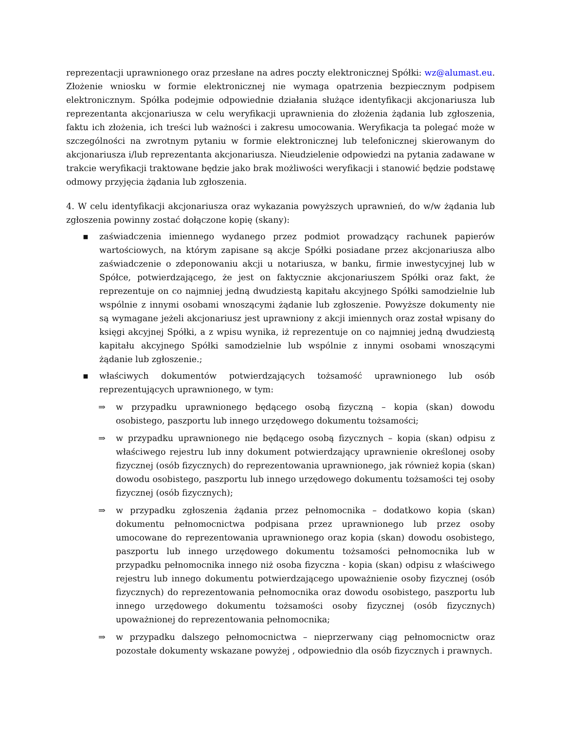reprezentacji uprawnionego oraz przesłane na adres poczty elektronicznej Spółki: wz@alumast.eu. Złożenie wniosku w formie elektronicznej nie wymaga opatrzenia bezpiecznym podpisem elektronicznym. Spółka podejmie odpowiednie działania służące identyfikacji akcjonariusza lub reprezentanta akcjonariusza w celu weryfikacji uprawnienia do złożenia żądania lub zgłoszenia, faktu ich złożenia, ich treści lub ważności i zakresu umocowania. Weryfikacja ta polegać może w szczególności na zwrotnym pytaniu w formie elektronicznej lub telefonicznej skierowanym do akcjonariusza i/lub reprezentanta akcjonariusza. Nieudzielenie odpowiedzi na pytania zadawane w trakcie weryfikacji traktowane będzie jako brak możliwości weryfikacji i stanowić będzie podstawę odmowy przyjęcia żądania lub zgłoszenia.
4. W celu identyfikacji akcjonariusza oraz wykazania powyższych uprawnień, do w/w żądania lub zgłoszenia powinny zostać dołączone kopię (skany):
▪ zaświadczenia imiennego wydanego przez podmiot prowadzący rachunek papierów wartościowych, na którym zapisane są akcje Spółki posiadane przez akcjonariusza albo zaświadczenie o zdeponowaniu akcji u notariusza, w banku, firmie inwestycyjnej lub w Spółce, potwierdzającego, że jest on faktycznie akcjonariuszem Spółki oraz fakt, że reprezentuje on co najmniej jedną dwudziestą kapitału akcyjnego Spółki samodzielnie lub wspólnie z innymi osobami wnoszącymi żądanie lub zgłoszenie. Powyższe dokumenty nie są wymagane jeżeli akcjonariusz jest uprawniony z akcji imiennych oraz został wpisany do księgi akcyjnej Spółki, a z wpisu wynika, iż reprezentuje on co najmniej jedną dwudziestą kapitału akcyjnego Spółki samodzielnie lub wspólnie z innymi osobami wnoszącymi żądanie lub zgłoszenie.;
▪ właściwych dokumentów potwierdzających tożsamość uprawnionego lub osób reprezentujących uprawnionego, w tym:
⇒ w przypadku uprawnionego będącego osobą fizyczną – kopia (skan) dowodu osobistego, paszportu lub innego urzędowego dokumentu tożsamości;
⇒ w przypadku uprawnionego nie będącego osobą fizycznych – kopia (skan) odpisu z właściwego rejestru lub inny dokument potwierdzający uprawnienie określonej osoby fizycznej (osób fizycznych) do reprezentowania uprawnionego, jak również kopia (skan) dowodu osobistego, paszportu lub innego urzędowego dokumentu tożsamości tej osoby fizycznej (osób fizycznych);
⇒ w przypadku zgłoszenia żądania przez pełnomocnika – dodatkowo kopia (skan) dokumentu pełnomocnictwa podpisana przez uprawnionego lub przez osoby umocowane do reprezentowania uprawnionego oraz kopia (skan) dowodu osobistego, paszportu lub innego urzędowego dokumentu tożsamości pełnomocnika lub w przypadku pełnomocnika innego niż osoba fizyczna - kopia (skan) odpisu z właściwego rejestru lub innego dokumentu potwierdzającego upoważnienie osoby fizycznej (osób fizycznych) do reprezentowania pełnomocnika oraz dowodu osobistego, paszportu lub innego urzędowego dokumentu tożsamości osoby fizycznej (osób fizycznych) upoważnionej do reprezentowania pełnomocnika;
⇒ w przypadku dalszego pełnomocnictwa – nieprzerwany ciąg pełnomocnictw oraz pozostałe dokumenty wskazane powyżej , odpowiednio dla osób fizycznych i prawnych.